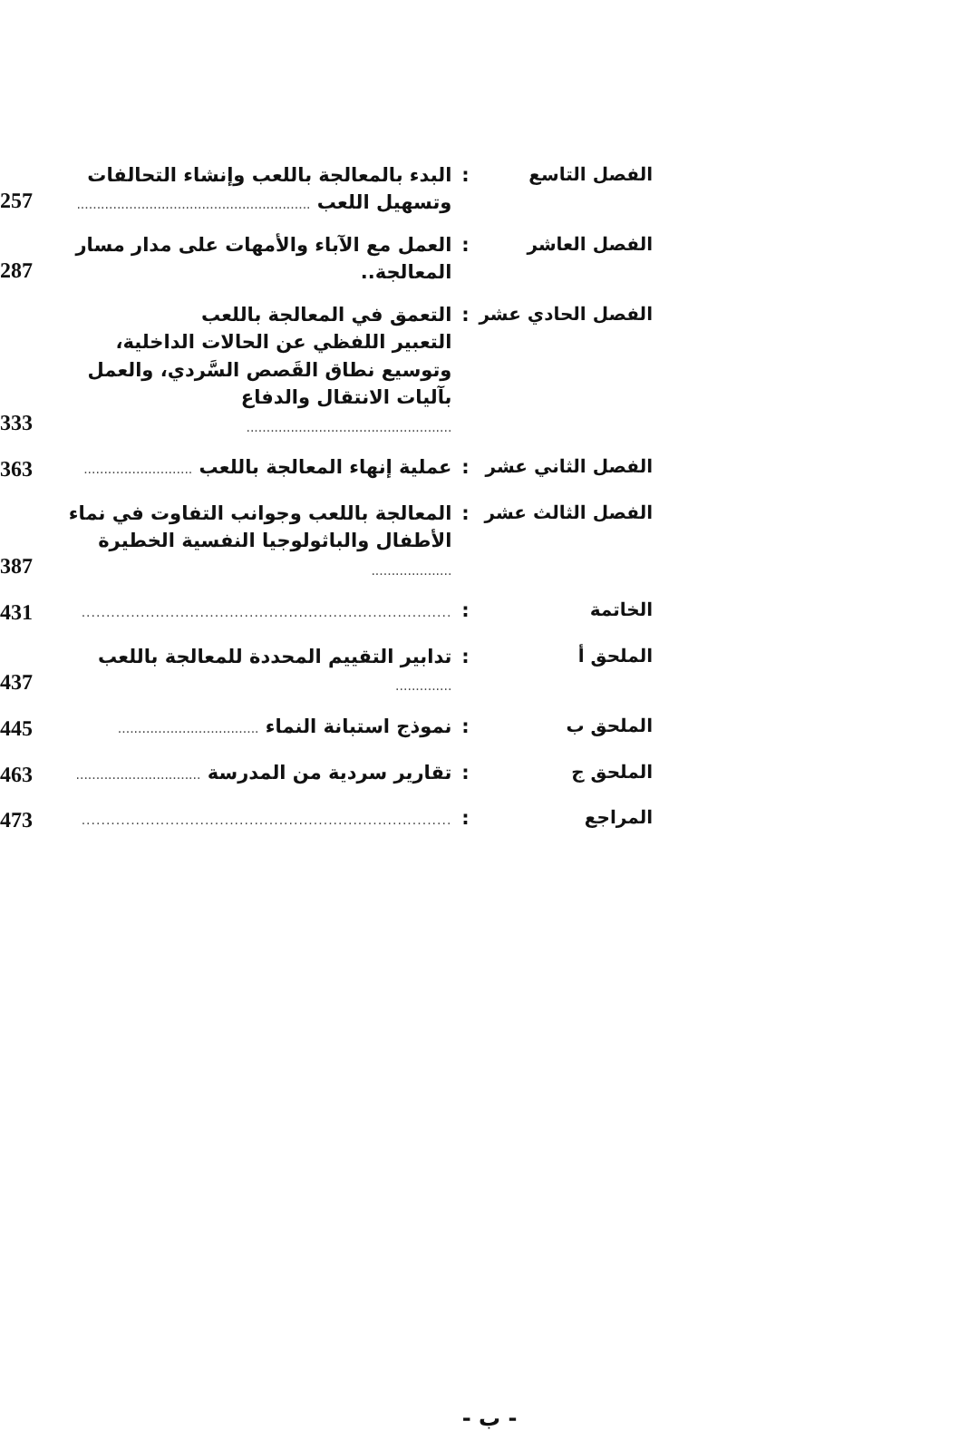| الفصل التاسع | : | البدء بالمعالجة باللعب وإنشاء التحالفات وتسهيل اللعب .......................................................... | 257 |
| الفصل العاشر | : | العمل مع الآباء والأمهات على مدار مسار المعالجة.. | 287 |
| الفصل الحادي عشر | : | التعمق في المعالجة باللعب التعبير اللفظي عن الحالات الداخلية، وتوسيع نطاق القَصص السَّردي، والعمل بآليات الانتقال والدفاع ................................................... | 333 |
| الفصل الثاني عشر | : | عملية إنهاء المعالجة باللعب ........................... | 363 |
| الفصل الثالث عشر | : | المعالجة باللعب وجوانب التفاوت في نماء الأطفال والباثولوجيا النفسية الخطيرة .................... | 387 |
| الخاتمة | : | ........................................................................... | 431 |
| الملحق أ | : | تدابير التقييم المحددة للمعالجة باللعب .............. | 437 |
| الملحق ب | : | نموذج استبانة النماء ................................... | 445 |
| الملحق ج | : | تقارير سردية من المدرسة ............................... | 463 |
| المراجع | : | ........................................................................... | 473 |
- ب -